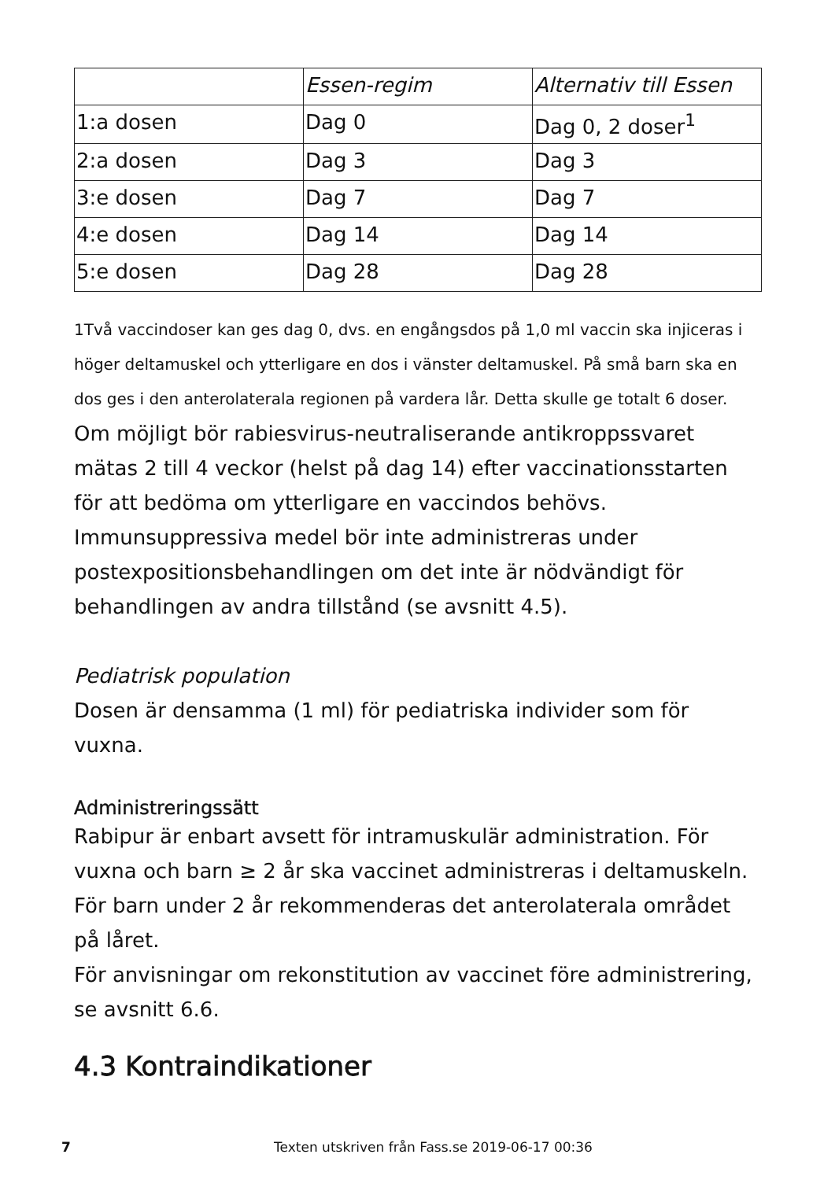| | Essen-regim | Alternativ till Essen |
| 1:a dosen | Dag 0 | Dag 0, 2 doser<sup>1</sup> |
| 2:a dosen | Dag 3 | Dag 3 |
| 3:e dosen | Dag 7 | Dag 7 |
| 4:e dosen | Dag 14 | Dag 14 |
| 5:e dosen | Dag 28 | Dag 28 |
1Två vaccindoser kan ges dag 0, dvs. en engångsdos på 1,0 ml vaccin ska injiceras i höger deltamuskel och ytterligare en dos i vänster deltamuskel. På små barn ska en dos ges i den anterolaterala regionen på vardera lår. Detta skulle ge totalt 6 doser.
Om möjligt bör rabiesvirus-neutraliserande antikroppssvaret mätas 2 till 4 veckor (helst på dag 14) efter vaccinationsstarten för att bedöma om ytterligare en vaccindos behövs. Immunsuppressiva medel bör inte administreras under postexpositionsbehandlingen om det inte är nödvändigt för behandlingen av andra tillstånd (se avsnitt 4.5).
Pediatrisk population
Dosen är densamma (1 ml) för pediatriska individer som för vuxna.
Administreringssätt
Rabipur är enbart avsett för intramuskulär administration. För vuxna och barn ≥ 2 år ska vaccinet administreras i deltamuskeln. För barn under 2 år rekommenderas det anterolaterala området på låret.
För anvisningar om rekonstitution av vaccinet före administrering, se avsnitt 6.6.
4.3 Kontraindikationer
7
Texten utskriven från Fass.se 2019-06-17 00:36